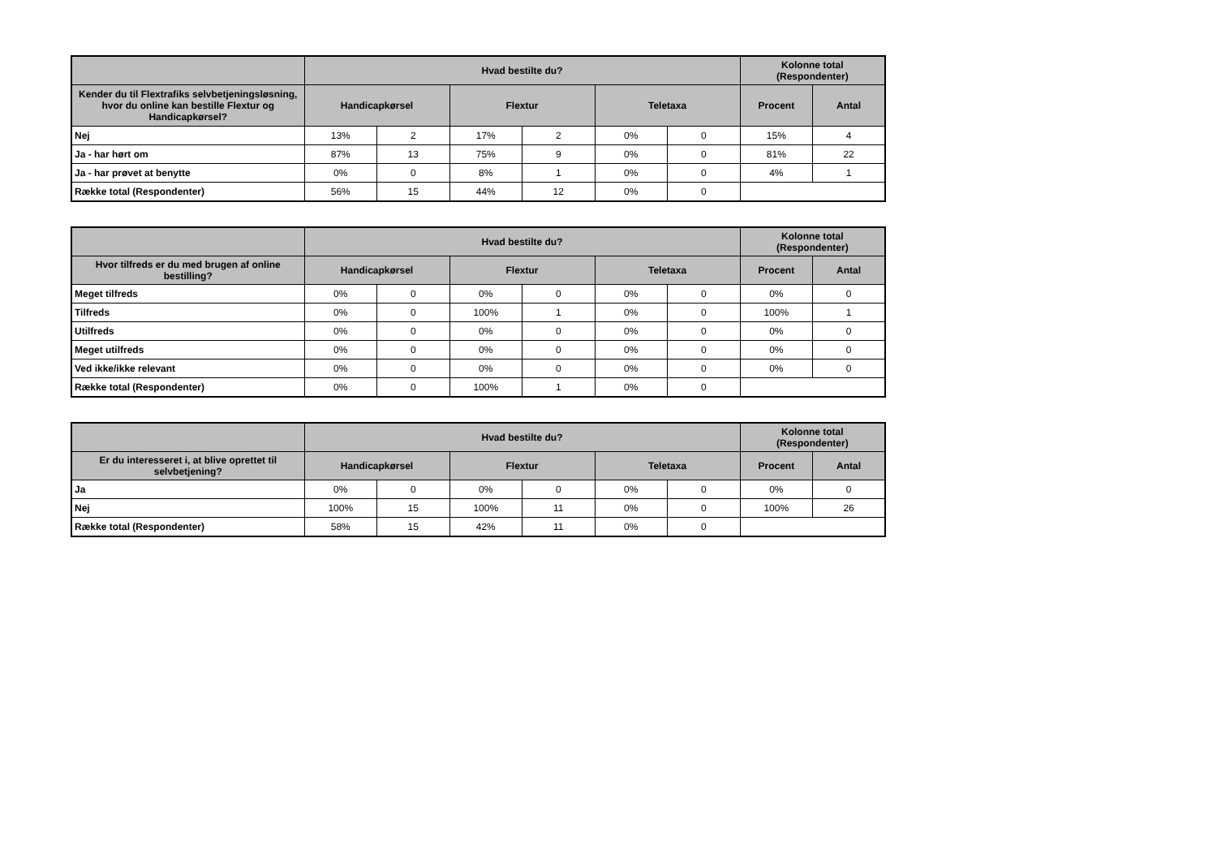| | Hvad bestilte du? | | | | | | Kolonne total (Respondenter) | |
| --- | --- | --- | --- | --- | --- | --- | --- | --- |
| Kender du til Flextrafiks selvbetjeningsløsning, hvor du online kan bestille Flextur og Handicapkørsel? | Handicapkørsel | | Flextur | | Teletaxa | | Procent | Antal |
| Nej | 13% | 2 | 17% | 2 | 0% | 0 | 15% | 4 |
| Ja - har hørt om | 87% | 13 | 75% | 9 | 0% | 0 | 81% | 22 |
| Ja - har prøvet at benytte | 0% | 0 | 8% | 1 | 0% | 0 | 4% | 1 |
| Række total (Respondenter) | 56% | 15 | 44% | 12 | 0% | 0 | | |
| | Hvad bestilte du? | | | | | | Kolonne total (Respondenter) | |
| --- | --- | --- | --- | --- | --- | --- | --- | --- |
| Hvor tilfreds er du med brugen af online bestilling? | Handicapkørsel | | Flextur | | Teletaxa | | Procent | Antal |
| Meget tilfreds | 0% | 0 | 0% | 0 | 0% | 0 | 0% | 0 |
| Tilfreds | 0% | 0 | 100% | 1 | 0% | 0 | 100% | 1 |
| Utilfreds | 0% | 0 | 0% | 0 | 0% | 0 | 0% | 0 |
| Meget utilfreds | 0% | 0 | 0% | 0 | 0% | 0 | 0% | 0 |
| Ved ikke/ikke relevant | 0% | 0 | 0% | 0 | 0% | 0 | 0% | 0 |
| Række total (Respondenter) | 0% | 0 | 100% | 1 | 0% | 0 | | |
| | Hvad bestilte du? | | | | | | Kolonne total (Respondenter) | |
| --- | --- | --- | --- | --- | --- | --- | --- | --- |
| Er du interesseret i, at blive oprettet til selvbetjening? | Handicapkørsel | | Flextur | | Teletaxa | | Procent | Antal |
| Ja | 0% | 0 | 0% | 0 | 0% | 0 | 0% | 0 |
| Nej | 100% | 15 | 100% | 11 | 0% | 0 | 100% | 26 |
| Række total (Respondenter) | 58% | 15 | 42% | 11 | 0% | 0 | | |